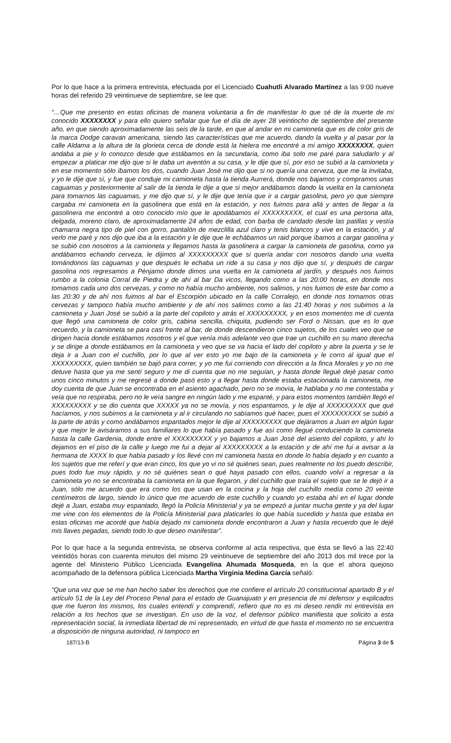Por lo que hace a la primera entrevista, efectuada por el Licenciado Cuahutli Alvarado Martínez a las 9:00 nueve horas del referido 29 veintinueve de septiembre, se lee que:
“…Que me presento en estas oficinas de manera voluntaria a fin de manifestar lo que sé de la muerte de mi conocido XXXXXXXX y para ello quiero señalar que fue el día de ayer 28 veintiocho de septiembre del presente año, en que siendo aproximadamente las seis de la tarde, en que al andar en mi camioneta que es de color gris de la marca Dodge caravan americana, siendo las características que me acuerdo, dando la vuelta y al pasar por la calle Aldama a la altura de la glorieta cerca de donde está la hielera me encontré a mi amigo XXXXXXXX, quien andaba a pie y lo conozco desde que estábamos en la secundaria, como iba solo me paré para saludarlo y al empezar a platicar me dijo que si le daba un aventón a su casa, y le dije que sí, por eso se subió a la camioneta y en ese momento sólo íbamos los dos, cuando Juan José me dijo que si no quería una cerveza, que me la invitaba, y yo le dije que sí, y fue que conduje mi camioneta hasta la tienda Aurrerá, donde nos bajamos y compramos unas caguamas y posteriormente al salir de la tienda le dije a que si mejor andábamos dando la vuelta en la camioneta para tomarnos las caguamas, y me dijo que sí, y le dije que tenía que ir a cargar gasolina, pero yo que siempre cargaba mi camioneta en la gasolinera que está en la estación, y nos fuimos para allá y antes de llegar a la gasolinera me encontré a otro conocido mío que le apodábamos el XXXXXXXXX, el cual es una persona alta, delgada, moreno claro, de aproximadamente 24 años de edad, con barba de candado desde las patillas y vestía chamarra negra tipo de piel con gorro, pantalón de mezclilla azul claro y tenis blancos y vive en la estación, y al verlo me paré y nos dijo que iba a la estación y le dije que le echábamos un raid porque íbamos a cargar gasolina y se subió con nosotros a la camioneta y llegamos hasta la gasolinera a cargar la camioneta de gasolina, como ya andábamos echando cerveza, le dijimos al XXXXXXXXX que si quería andar con nosotros dando una vuelta tomándonos las caguamas y que después le echaba un ride a su casa y nos dijo que sí, y después de cargar gasolina nos regresamos a Pénjamo donde dimos una vuelta en la camioneta al jardín, y después nos fuimos rumbo a la colonia Corral de Piedra y de ahí al bar Da vicos, llegando como a las 20:00 horas, en donde nos tomamos cada uno dos cervezas, y como no había mucho ambiente, nos salimos, y nos fuimos de este bar como a las 20:30 y de ahí nos fuimos al bar el Escorpión ubicado en la calle Corralejo, en donde nos tomamos otras cervezas y tampoco había mucho ambiente y de ahí nos salimos como a las 21:40 horas y nos subimos a la camioneta y Juan José se subió a la parte del copiloto y atrás el XXXXXXXXX, y en esos momentos me di cuenta que llegó una camioneta de color gris, cabina sencilla, chiquita, pudiendo ser Ford o Nissan, que es lo que recuerdo, y la camioneta se para casi frente al bar, de donde descendieron cinco sujetos, de los cuales veo que se dirigen hacia donde estábamos nosotros y el que venía más adelante veo que trae un cuchillo en su mano derecha y se dirige a donde estábamos en la camioneta y veo que se va hacia el lado del copiloto y abre la puerta y se le deja ir a Juan con el cuchillo, por lo que al ver esto yo me bajo de la camioneta y le corro al igual que el XXXXXXXXX, quien también se bajó para correr, y yo me fui corriendo con dirección a la finca Morales y yo no me detuve hasta que ya me sentí seguro y me di cuenta que no me seguían, y hasta donde llegué dejé pasar como unos cinco minutos y me regresé a donde pasó esto y a llegar hasta donde estaba estacionada la camioneta, me doy cuenta de que Juan se encontraba en el asiento agachado, pero no se movía, le hablaba y no me contestaba y veía que no respiraba, pero no le veía sangre en ningún lado y me espanté, y para estos momentos también llegó el XXXXXXXXX y se dio cuenta que XXXXX ya no se movía, y nos espantamos, y le dije al XXXXXXXXX que qué hacíamos, y nos subimos a la camioneta y al ir circulando no sabíamos qué hacer, pues el XXXXXXXXX se subió a la parte de atrás y como andábamos espantados mejor le dije al XXXXXXXXX que dejáramos a Juan en algún lugar y que mejor le avisáramos a sus familiares lo que había pasado y fue así como llegué conduciendo la camioneta hasta la calle Gardenia, donde entre el XXXXXXXXX y yo bajamos a Juan José del asiento del copiloto, y ahí lo dejamos en el piso de la calle y luego me fui a dejar al XXXXXXXXX a la estación y de ahí me fui a avisar a la hermana de XXXX lo que había pasado y los llevé con mi camioneta hasta en donde lo había dejado y en cuanto a los sujetos que me referí y que eran cinco, los que yo vi no sé quiénes sean, pues realmente no los puedo describir, pues todo fue muy rápido, y no sé quiénes sean o qué haya pasado con ellos, cuando volví a regresar a la camioneta yo no se encontraba la camioneta en la que llegaron, y del cuchillo que traía el sujeto que se le dejó ir a Juan, sólo me acuerdo que era como los que usan en la cocina y la hoja del cuchillo medía como 20 veinte centímetros de largo, siendo lo único que me acuerdo de este cuchillo y cuando yo estaba ahí en el lugar donde dejé a Juan, estaba muy espantado, llegó la Policía Ministerial y ya se empezó a juntar mucha gente y ya del lugar me vine con los elementos de la Policía Ministerial para platicarles lo que había sucedido y hasta que estaba en estas oficinas me acordé que había dejado mi camioneta donde encontraron a Juan y hasta recuerdo que le dejé mis llaves pegadas, siendo todo lo que deseo manifestar”.
Por lo que hace a la segunda entrevista, se observa conforme al acta respectiva, que ésta se llevó a las 22:40 veintidós horas con cuarenta minutos del mismo 29 veintinueve de septiembre del año 2013 dos mil trece por la agente del Ministerio Público Licenciada Evangelina Ahumada Mosqueda, en la que el ahora quejoso acompañado de la defensora pública Licenciada Martha Virginia Medina García señaló:
“Que una vez que se me han hecho saber los derechos que me confiere el artículo 20 constitucional apartado B y el artículo 51 de la Ley del Proceso Penal para el estado de Guanajuato y en presencia de mi defensor y explicados que me fueron los mismos, los cuales entendí y comprendí, refiero que no es mi deseo rendir mi entrevista en relación a los hechos que se investigan. En uso de la voz, el defensor público manifiesta que solicito a esta representación social, la inmediata libertad de mi representado, en virtud de que hasta el momento no se encuentra a disposición de ninguna autoridad, ni tampoco en
187/13-B Página 3 de 5